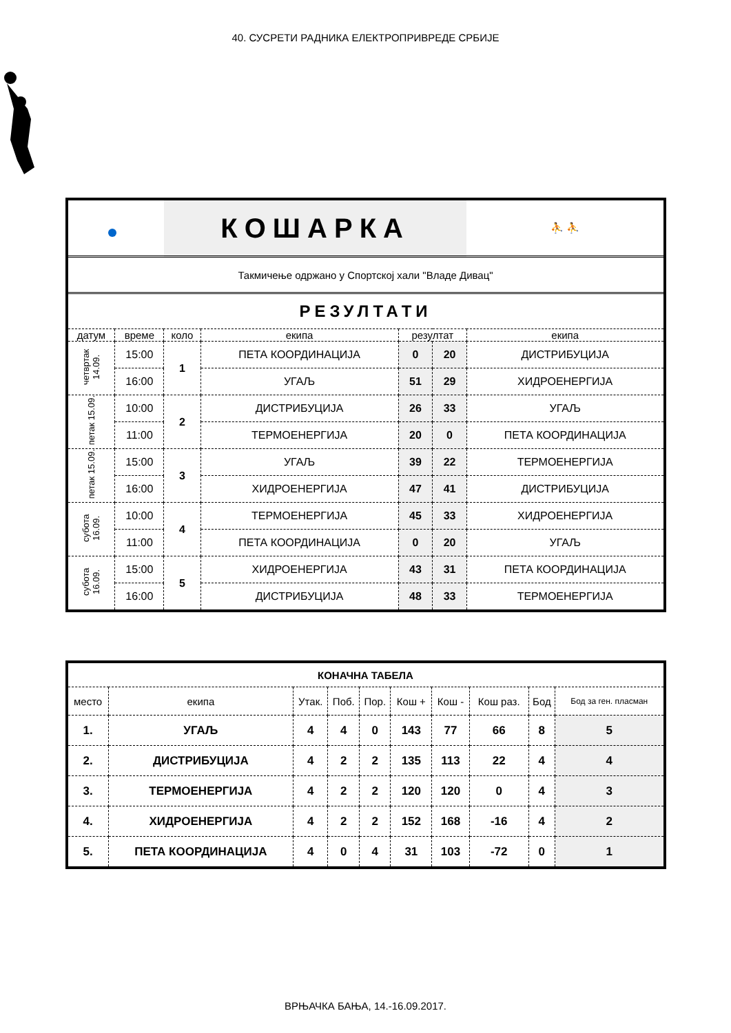40. СУСРЕТИ РАДНИКА ЕЛЕКТРОПРИВРЕДЕ СРБИЈЕ
| | | КОШАРКА | | | | | ⛹ ⛹ |
| Такмичење одржано у Спортској хали "Владе Дивац" | | | | | | | |
| РЕЗУЛТАТИ | | | | | | | |
| датум | време | коло | екипа | резултат | | екипа | |
| четвртак 14.09. | 15:00 | 1 | ПЕТА КООРДИНАЦИЈА | 0 | 20 | ДИСТРИБУЦИЈА | |
| | 16:00 | | УГАЉ | 51 | 29 | ХИДРОЕНЕРГИЈА | |
| петак 15.09. | 10:00 | 2 | ДИСТРИБУЦИЈА | 26 | 33 | УГАЉ | |
| | 11:00 | | ТЕРМОЕНЕРГИЈА | 20 | 0 | ПЕТА КООРДИНАЦИЈА | |
| петак 15.09. | 15:00 | 3 | УГАЉ | 39 | 22 | ТЕРМОЕНЕРГИЈА | |
| | 16:00 | | ХИДРОЕНЕРГИЈА | 47 | 41 | ДИСТРИБУЦИЈА | |
| субота 16.09. | 10:00 | 4 | ТЕРМОЕНЕРГИЈА | 45 | 33 | ХИДРОЕНЕРГИЈА | |
| | 11:00 | | ПЕТА КООРДИНАЦИЈА | 0 | 20 | УГАЉ | |
| субота 16.09. | 15:00 | 5 | ХИДРОЕНЕРГИЈА | 43 | 31 | ПЕТА КООРДИНАЦИЈА | |
| | 16:00 | | ДИСТРИБУЦИЈА | 48 | 33 | ТЕРМОЕНЕРГИЈА | |
| КОНАЧНА ТАБЕЛА | | | | | | | | | |
| --- | --- | --- | --- | --- | --- | --- | --- | --- | --- |
| место | екипа | Утак. | Поб. | Пор. | Кош + | Кош - | Кош раз. | Бод | Бод за ген. пласман |
| 1. | УГАЉ | 4 | 4 | 0 | 143 | 77 | 66 | 8 | 5 |
| 2. | ДИСТРИБУЦИЈА | 4 | 2 | 2 | 135 | 113 | 22 | 4 | 4 |
| 3. | ТЕРМОЕНЕРГИЈА | 4 | 2 | 2 | 120 | 120 | 0 | 4 | 3 |
| 4. | ХИДРОЕНЕРГИЈА | 4 | 2 | 2 | 152 | 168 | -16 | 4 | 2 |
| 5. | ПЕТА КООРДИНАЦИЈА | 4 | 0 | 4 | 31 | 103 | -72 | 0 | 1 |
ВРЊАЧКА БАЊА, 14.-16.09.2017.